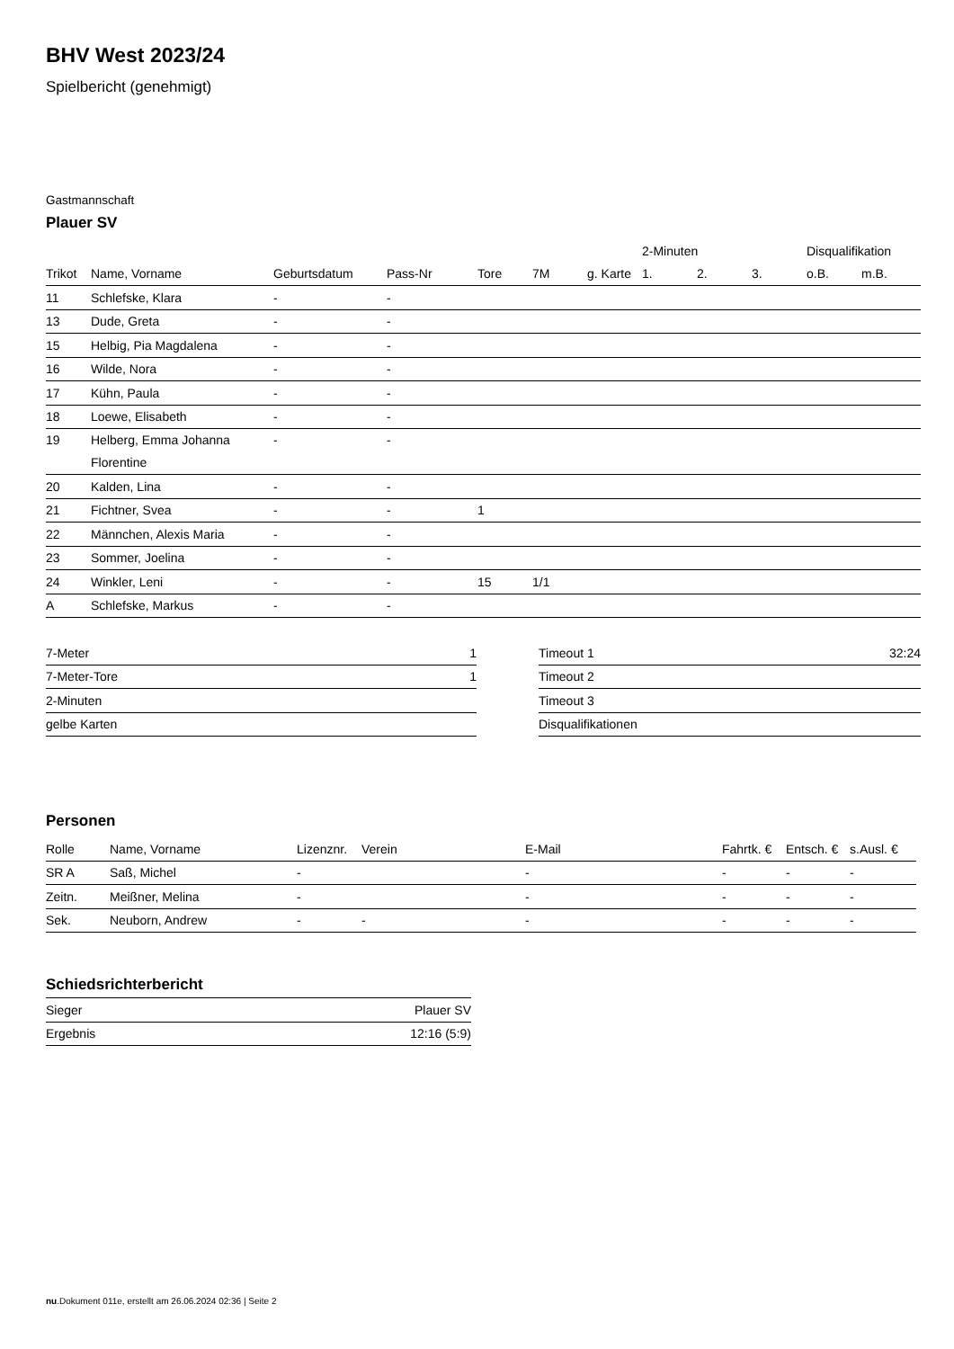BHV West 2023/24
Spielbericht (genehmigt)
Gastmannschaft
Plauer SV
| | | | | | | | 2-Minuten | | | Disqualifikation | |
| --- | --- | --- | --- | --- | --- | --- | --- | --- | --- | --- | --- |
| Trikot | Name, Vorname | Geburtsdatum | Pass-Nr | Tore | 7M | g. Karte | 1. | 2. | 3. | o.B. | m.B. |
| 11 | Schlefske, Klara | - | - | | | | | | | | |
| 13 | Dude, Greta | - | - | | | | | | | | |
| 15 | Helbig, Pia Magdalena | - | - | | | | | | | | |
| 16 | Wilde, Nora | - | - | | | | | | | | |
| 17 | Kühn, Paula | - | - | | | | | | | | |
| 18 | Loewe, Elisabeth | - | - | | | | | | | | |
| 19 | Helberg, Emma Johanna Florentine | - | - | | | | | | | | |
| 20 | Kalden, Lina | - | - | | | | | | | | |
| 21 | Fichtner, Svea | - | - | 1 | | | | | | | |
| 22 | Männchen, Alexis Maria | - | - | | | | | | | | |
| 23 | Sommer, Joelina | - | - | | | | | | | | |
| 24 | Winkler, Leni | - | - | 15 | 1/1 | | | | | | |
| A | Schlefske, Markus | - | - | | | | | | | | |
| 7-Meter | 1 |
| 7-Meter-Tore | 1 |
| 2-Minuten | |
| gelbe Karten | |
| Timeout 1 | 32:24 |
| Timeout 2 | |
| Timeout 3 | |
| Disqualifikationen | |
Personen
| Rolle | Name, Vorname | Lizenznr. | Verein | E-Mail | Fahrtk. € | Entsch. € | s.Ausl. € |
| --- | --- | --- | --- | --- | --- | --- | --- |
| SR A | Saß, Michel | - | | - | - | - | - |
| Zeitn. | Meißner, Melina | - | | - | - | - | - |
| Sek. | Neuborn, Andrew | - | - | - | - | - | - |
Schiedsrichterbericht
| Sieger | Plauer SV |
| Ergebnis | 12:16 (5:9) |
nu.Dokument 011e, erstellt am 26.06.2024 02:36 | Seite 2